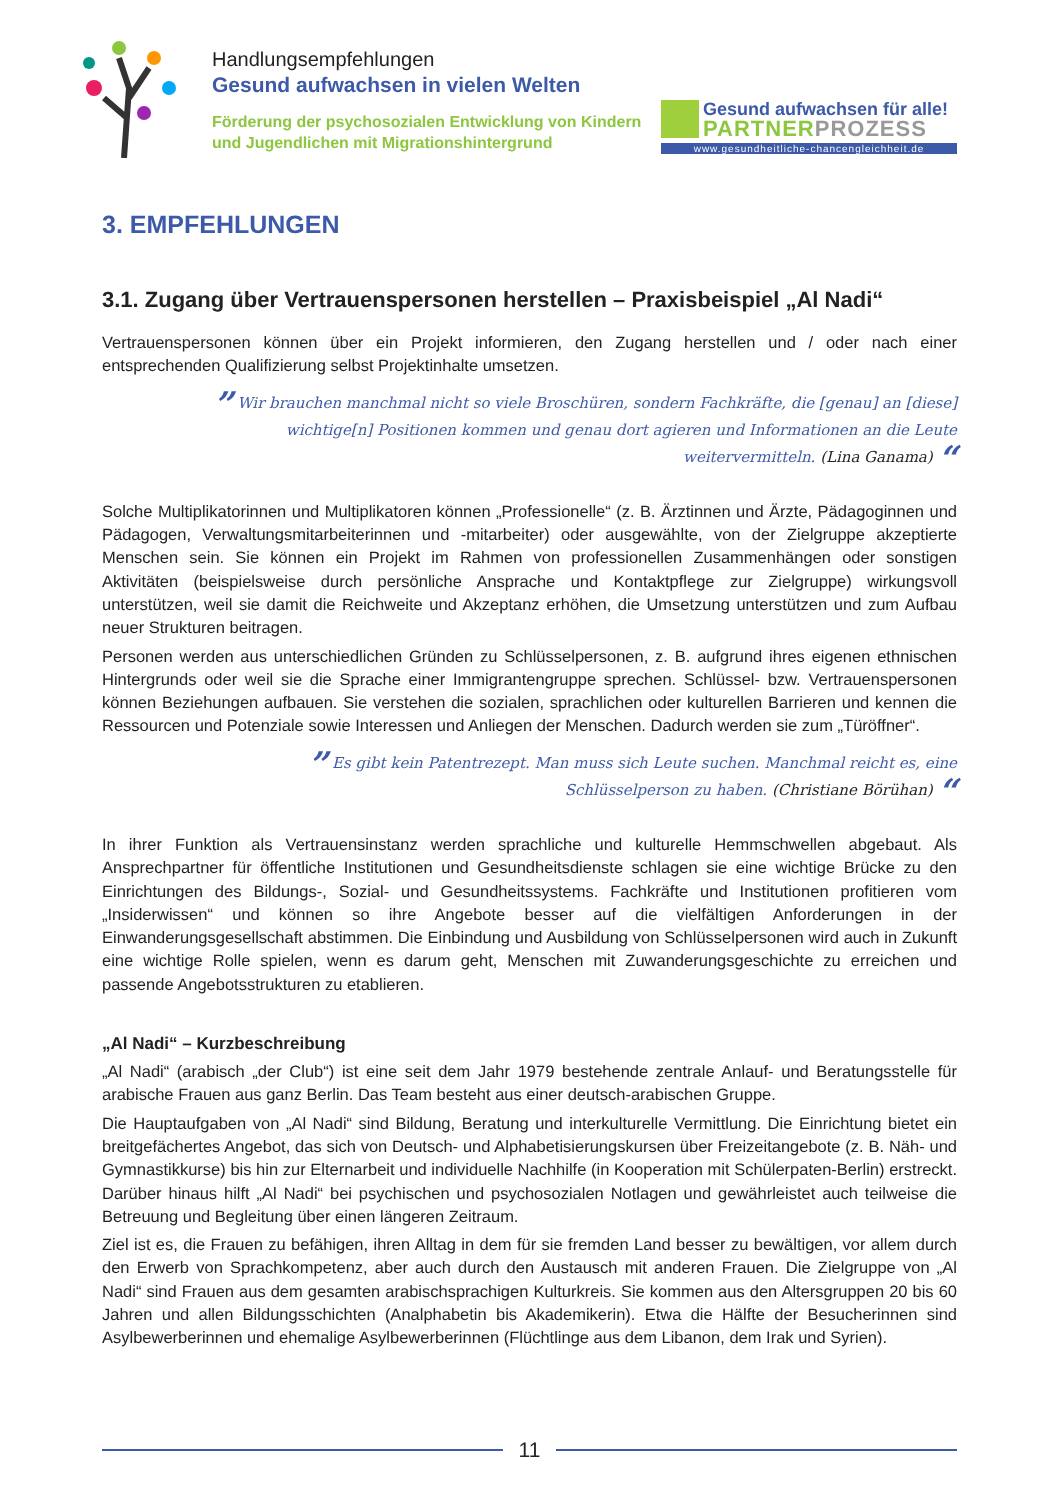Handlungsempfehlungen
Gesund aufwachsen in vielen Welten
Förderung der psychosozialen Entwicklung von Kindern
und Jugendlichen mit Migrationshintergrund
Gesund aufwachsen für alle!
PARTNER PROZESS
www.gesundheitliche-chancengleichheit.de
3. EMPFEHLUNGEN
3.1. Zugang über Vertrauenspersonen herstellen – Praxisbeispiel „Al Nadi“
Vertrauenspersonen können über ein Projekt informieren, den Zugang herstellen und / oder nach einer entsprechenden Qualifizierung selbst Projektinhalte umsetzen.
” Wir brauchen manchmal nicht so viele Broschüren, sondern Fachkräfte, die [genau] an [diese]
wichtige[n] Positionen kommen und genau dort agieren und Informationen an die Leute
weitervermitteln. (Lina Ganama) “
Solche Multiplikatorinnen und Multiplikatoren können „Professionelle“ (z. B. Ärztinnen und Ärzte, Pädagoginnen und Pädagogen, Verwaltungsmitarbeiterinnen und -mitarbeiter) oder ausgewählte, von der Zielgruppe akzeptierte Menschen sein. Sie können ein Projekt im Rahmen von professionellen Zusammenhängen oder sonstigen Aktivitäten (beispielsweise durch persönliche Ansprache und Kontaktpflege zur Zielgruppe) wirkungsvoll unterstützen, weil sie damit die Reichweite und Akzeptanz erhöhen, die Umsetzung unterstützen und zum Aufbau neuer Strukturen beitragen.
Personen werden aus unterschiedlichen Gründen zu Schlüsselpersonen, z. B. aufgrund ihres eigenen ethnischen Hintergrunds oder weil sie die Sprache einer Immigrantengruppe sprechen. Schlüssel- bzw. Vertrauenspersonen können Beziehungen aufbauen. Sie verstehen die sozialen, sprachlichen oder kulturellen Barrieren und kennen die Ressourcen und Potenziale sowie Interessen und Anliegen der Menschen. Dadurch werden sie zum „Türöffner“.
” Es gibt kein Patentrezept. Man muss sich Leute suchen. Manchmal reicht es, eine
Schlüsselperson zu haben. (Christiane Börühan) “
In ihrer Funktion als Vertrauensinstanz werden sprachliche und kulturelle Hemmschwellen abgebaut. Als Ansprechpartner für öffentliche Institutionen und Gesundheitsdienste schlagen sie eine wichtige Brücke zu den Einrichtungen des Bildungs-, Sozial- und Gesundheitssystems. Fachkräfte und Institutionen profitieren vom „Insiderwissen“ und können so ihre Angebote besser auf die vielfältigen Anforderungen in der Einwanderungsgesellschaft abstimmen. Die Einbindung und Ausbildung von Schlüsselpersonen wird auch in Zukunft eine wichtige Rolle spielen, wenn es darum geht, Menschen mit Zuwanderungsgeschichte zu erreichen und passende Angebotsstrukturen zu etablieren.
„Al Nadi“ – Kurzbeschreibung
„Al Nadi“ (arabisch „der Club“) ist eine seit dem Jahr 1979 bestehende zentrale Anlauf- und Beratungsstelle für arabische Frauen aus ganz Berlin. Das Team besteht aus einer deutsch-arabischen Gruppe.
Die Hauptaufgaben von „Al Nadi“ sind Bildung, Beratung und interkulturelle Vermittlung. Die Einrichtung bietet ein breitgefächertes Angebot, das sich von Deutsch- und Alphabetisierungskursen über Freizeitangebote (z. B. Näh- und Gymnastikkurse) bis hin zur Elternarbeit und individuelle Nachhilfe (in Kooperation mit Schülerpaten-Berlin) erstreckt. Darüber hinaus hilft „Al Nadi“ bei psychischen und psychosozialen Notlagen und gewährleistet auch teilweise die Betreuung und Begleitung über einen längeren Zeitraum.
Ziel ist es, die Frauen zu befähigen, ihren Alltag in dem für sie fremden Land besser zu bewältigen, vor allem durch den Erwerb von Sprachkompetenz, aber auch durch den Austausch mit anderen Frauen. Die Zielgruppe von „Al Nadi“ sind Frauen aus dem gesamten arabischsprachigen Kulturkreis. Sie kommen aus den Altersgruppen 20 bis 60 Jahren und allen Bildungsschichten (Analphabetin bis Akademikerin). Etwa die Hälfte der Besucherinnen sind Asylbewerberinnen und ehemalige Asylbewerberinnen (Flüchtlinge aus dem Libanon, dem Irak und Syrien).
11